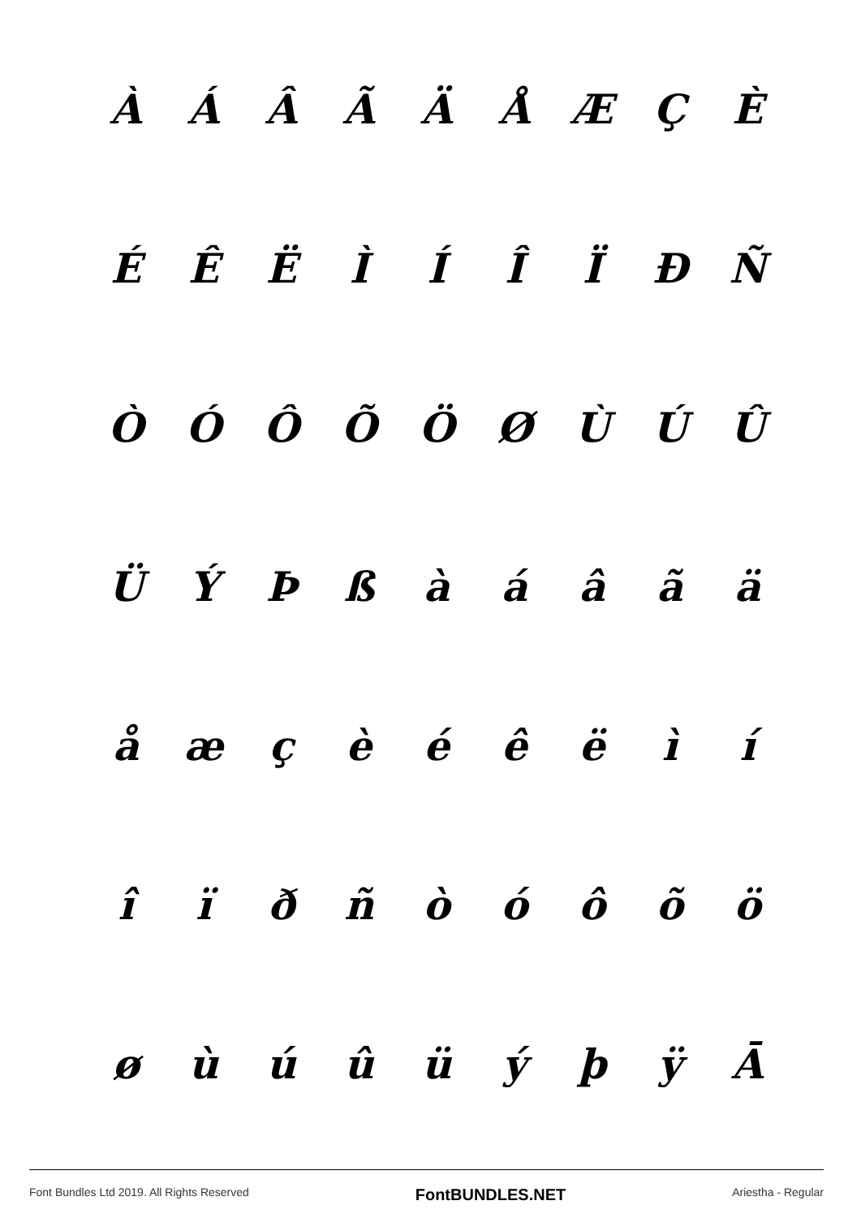À Á Â Ã Ä Å Æ Ç È
É Ê Ë Ì Í Î Ï Ð Ñ
Ò Ó Ô Õ Ö Ø Ù Ú Û
Ü Ý Þ ß à á â ã ä
å æ ç è é ê ë ì í
î ï ð ñ ò ó ô õ ö
ø ù ú û ü ý þ ÿ Ā
Font Bundles Ltd 2019. All Rights Reserved FontBUNDLES.NET Ariestha - Regular